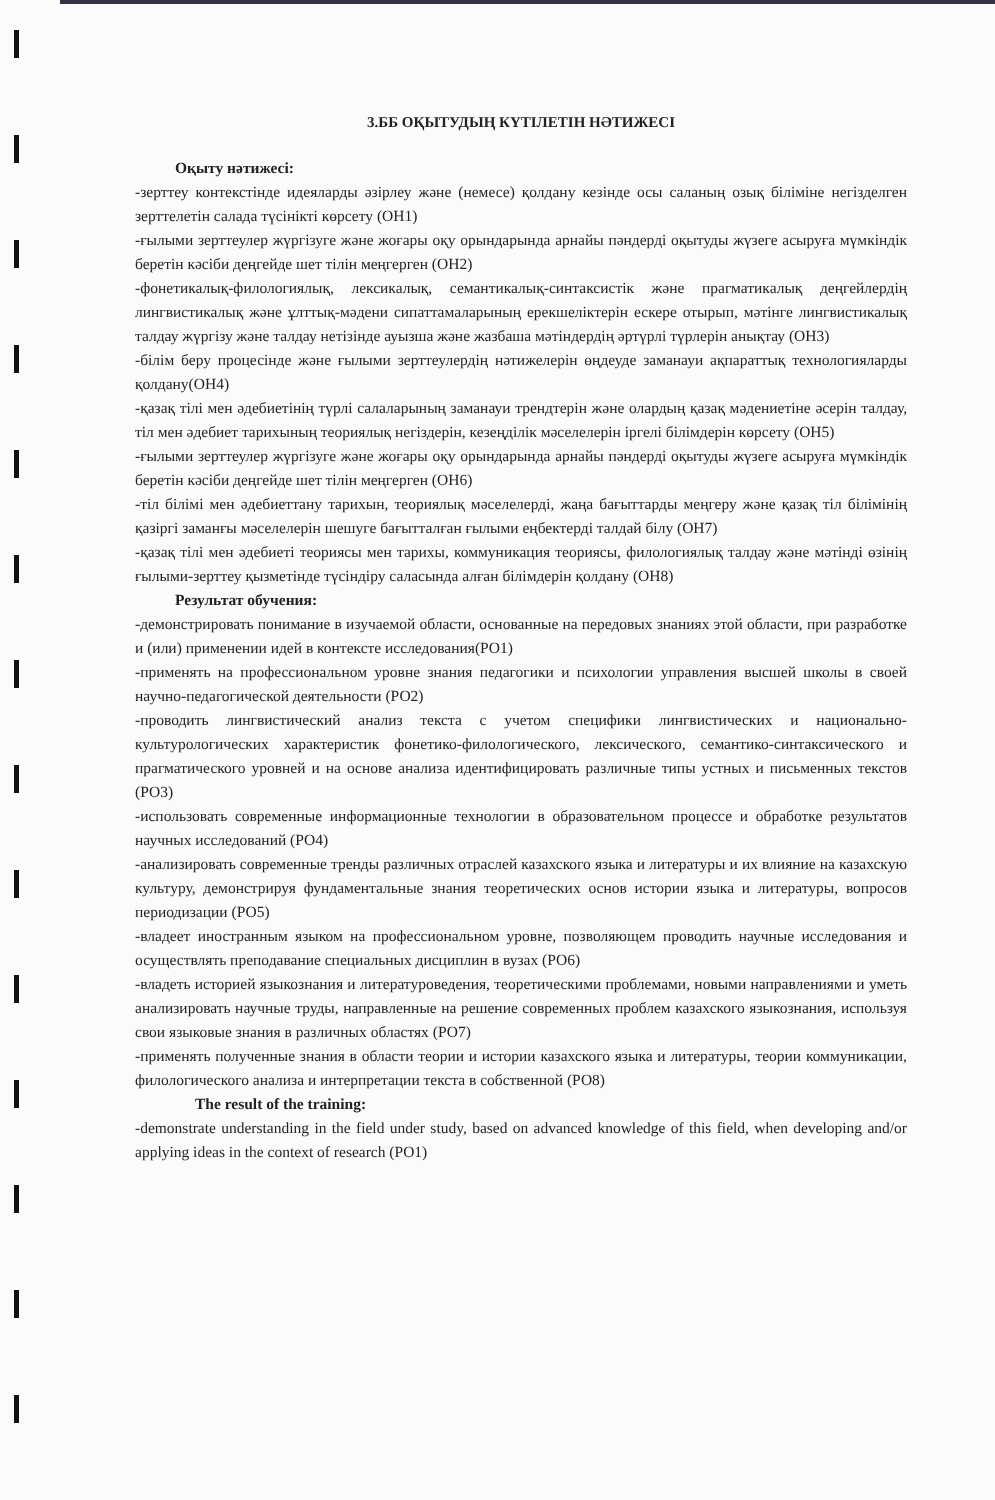3.ББ ОҚЫТУДЫҢ КҮТІЛЕТІН НӘТИЖЕСІ
Оқыту нәтижесі:
-зерттеу контекстінде идеяларды әзірлеу және (немесе) қолдану кезінде осы саланың озық біліміне негізделген зерттелетін салада түсінікті көрсету (ОН1)
-ғылыми зерттеулер жүргізуге және жоғары оқу орындарында арнайы пәндерді оқытуды жүзеге асыруға мүмкіндік беретін кәсіби деңгейде шет тілін меңгерген (ОН2)
-фонетикалық-филологиялық, лексикалық, семантикалық-синтаксистік және прагматикалық деңгейлердің лингвистикалық және ұлттық-мәдени сипаттамаларының ерекшеліктерін ескере отырып, мәтінге лингвистикалық талдау жүргізу және талдау нетізінде ауызша және жазбаша мәтіндердің әртүрлі түрлерін анықтау (ОН3)
-білім беру процесінде және ғылыми зерттеулердің нәтижелерін өңдеуде заманауи ақпараттық технологияларды қолдану(ОН4)
-қазақ тілі мен әдебиетінің түрлі салаларының заманауи трендтерін және олардың қазақ мәдениетіне әсерін талдау, тіл мен әдебиет тарихының теориялық негіздерін, кезеңділік мәселелерін іргелі білімдерін көрсету (ОН5)
-ғылыми зерттеулер жүргізуге және жоғары оқу орындарында арнайы пәндерді оқытуды жүзеге асыруға мүмкіндік беретін кәсіби деңгейде шет тілін меңгерген (ОН6)
-тіл білімі мен әдебиеттану тарихын, теориялық мәселелерді, жаңа бағыттарды меңгеру және қазақ тіл білімінің қазіргі заманғы мәселелерін шешуге бағытталған ғылыми еңбектерді талдай білу (ОН7)
-қазақ тілі мен әдебиеті теориясы мен тарихы, коммуникация теориясы, филологиялық талдау және мәтінді өзінің ғылыми-зерттеу қызметінде түсіндіру саласында алған білімдерін қолдану (ОН8)
Результат обучения:
-демонстрировать понимание в изучаемой области, основанные на передовых знаниях этой области, при разработке и (или) применении идей в контексте исследования(РО1)
-применять на профессиональном уровне знания педагогики и психологии управления высшей школы в своей научно-педагогической деятельности (РО2)
-проводить лингвистический анализ текста с учетом специфики лингвистических и национально-культурологических характеристик фонетико-филологического, лексического, семантико-синтаксического и прагматического уровней и на основе анализа идентифицировать различные типы устных и письменных текстов (РО3)
-использовать современные информационные технологии в образовательном процессе и обработке результатов научных исследований (РО4)
-анализировать современные тренды различных отраслей казахского языка и литературы и их влияние на казахскую культуру, демонстрируя фундаментальные знания теоретических основ истории языка и литературы, вопросов периодизации (РО5)
-владеет иностранным языком на профессиональном уровне, позволяющем проводить научные исследования и осуществлять преподавание специальных дисциплин в вузах (РО6)
-владеть историей языкознания и литературоведения, теоретическими проблемами, новыми направлениями и уметь анализировать научные труды, направленные на решение современных проблем казахского языкознания, используя свои языковые знания в различных областях (РО7)
-применять полученные знания в области теории и истории казахского языка и литературы, теории коммуникации, филологического анализа и интерпретации текста в собственной (РО8)
The result of the training:
-demonstrate understanding in the field under study, based on advanced knowledge of this field, when developing and/or applying ideas in the context of research (PO1)